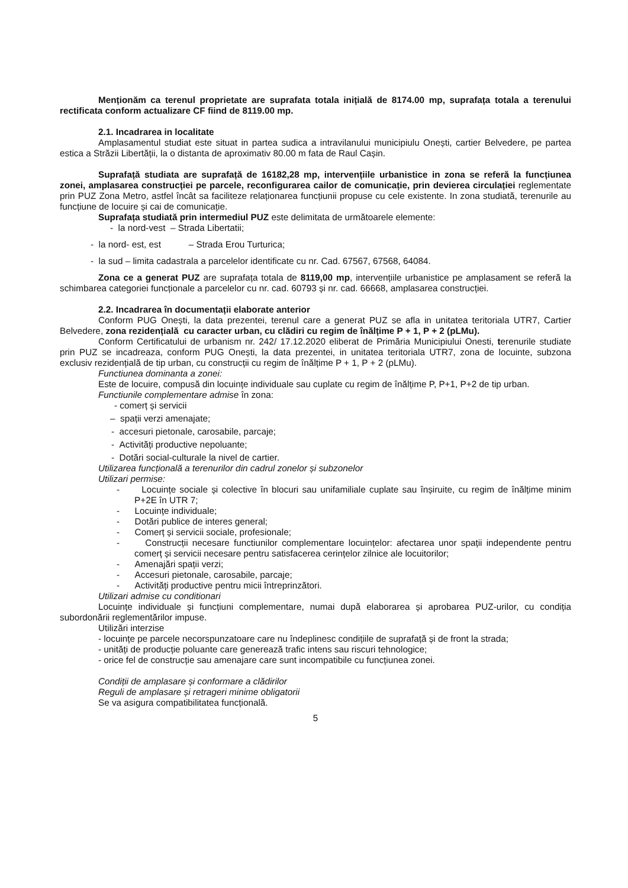Menționăm ca terenul proprietate are suprafata totala inițială de 8174.00 mp, suprafața totala a terenului rectificata conform actualizare CF fiind de 8119.00 mp.
2.1. Incadrarea in localitate
Amplasamentul studiat este situat in partea sudica a intravilanului municipiulu Onești, cartier Belvedere, pe partea estica a Străzii Libertății, la o distanta de aproximativ 80.00 m fata de Raul Cașin.
Suprafață studiata are suprafață de 16182,28 mp, intervențiile urbanistice in zona se referă la funcțiunea zonei, amplasarea construcției pe parcele, reconfigurarea cailor de comunicație, prin devierea circulației reglementate prin PUZ Zona Metro, astfel încât sa faciliteze relaționarea funcțiunii propuse cu cele existente. In zona studiată, terenurile au funcțiune de locuire și cai de comunicație.
Suprafața studiată prin intermediul PUZ este delimitata de următoarele elemente:
- la nord-vest – Strada Libertatii;
- la nord- est, est – Strada Erou Turturica;
- la sud – limita cadastrala a parcelelor identificate cu nr. Cad. 67567, 67568, 64084.
Zona ce a generat PUZ are suprafața totala de 8119,00 mp, intervențiile urbanistice pe amplasament se referă la schimbarea categoriei funcționale a parcelelor cu nr. cad. 60793 și nr. cad. 66668, amplasarea construcției.
2.2. Incadrarea în documentații elaborate anterior
Conform PUG Onești, la data prezentei, terenul care a generat PUZ se afla in unitatea teritoriala UTR7, Cartier Belvedere, zona rezidențială cu caracter urban, cu clădiri cu regim de înălțime P + 1, P + 2 (pLMu).
Conform Certificatului de urbanism nr. 242/ 17.12.2020 eliberat de Primăria Municipiului Onesti, terenurile studiate prin PUZ se incadreaza, conform PUG Onești, la data prezentei, in unitatea teritoriala UTR7, zona de locuinte, subzona exclusiv rezidențială de tip urban, cu construcții cu regim de înălțime P + 1, P + 2 (pLMu).
Functiunea dominanta a zonei:
Este de locuire, compusă din locuințe individuale sau cuplate cu regim de înălțime P, P+1, P+2 de tip urban.
Functiunile complementare admise în zona:
- comerț și servicii
– spații verzi amenajate;
- accesuri pietonale, carosabile, parcaje;
- Activități productive nepoluante;
- Dotări social-culturale la nivel de cartier.
Utilizarea funcțională a terenurilor din cadrul zonelor și subzonelor
Utilizari permise:
- Locuințe sociale și colective în blocuri sau unifamiliale cuplate sau înșiruite, cu regim de înălțime minim P+2E în UTR 7;
- Locuințe individuale;
- Dotări publice de interes general;
- Comerț și servicii sociale, profesionale;
- Construcții necesare functiunilor complementare locuințelor: afectarea unor spații independente pentru comerț și servicii necesare pentru satisfacerea cerințelor zilnice ale locuitorilor;
- Amenajări spații verzi;
- Accesuri pietonale, carosabile, parcaje;
- Activități productive pentru micii întreprinzători.
Utilizari admise cu conditionari
Locuințe individuale și funcțiuni complementare, numai după elaborarea și aprobarea PUZ-urilor, cu condiția subordonării reglementărilor impuse.
Utilizări interzise
- locuințe pe parcele necorspunzatoare care nu îndeplinesc condițiile de suprafață și de front la strada;
- unități de producție poluante care generează trafic intens sau riscuri tehnologice;
- orice fel de construcție sau amenajare care sunt incompatibile cu funcțiunea zonei.
Condiții de amplasare și conformare a clădirilor
Reguli de amplasare și retrageri minime obligatorii
Se va asigura compatibilitatea funcțională.
5